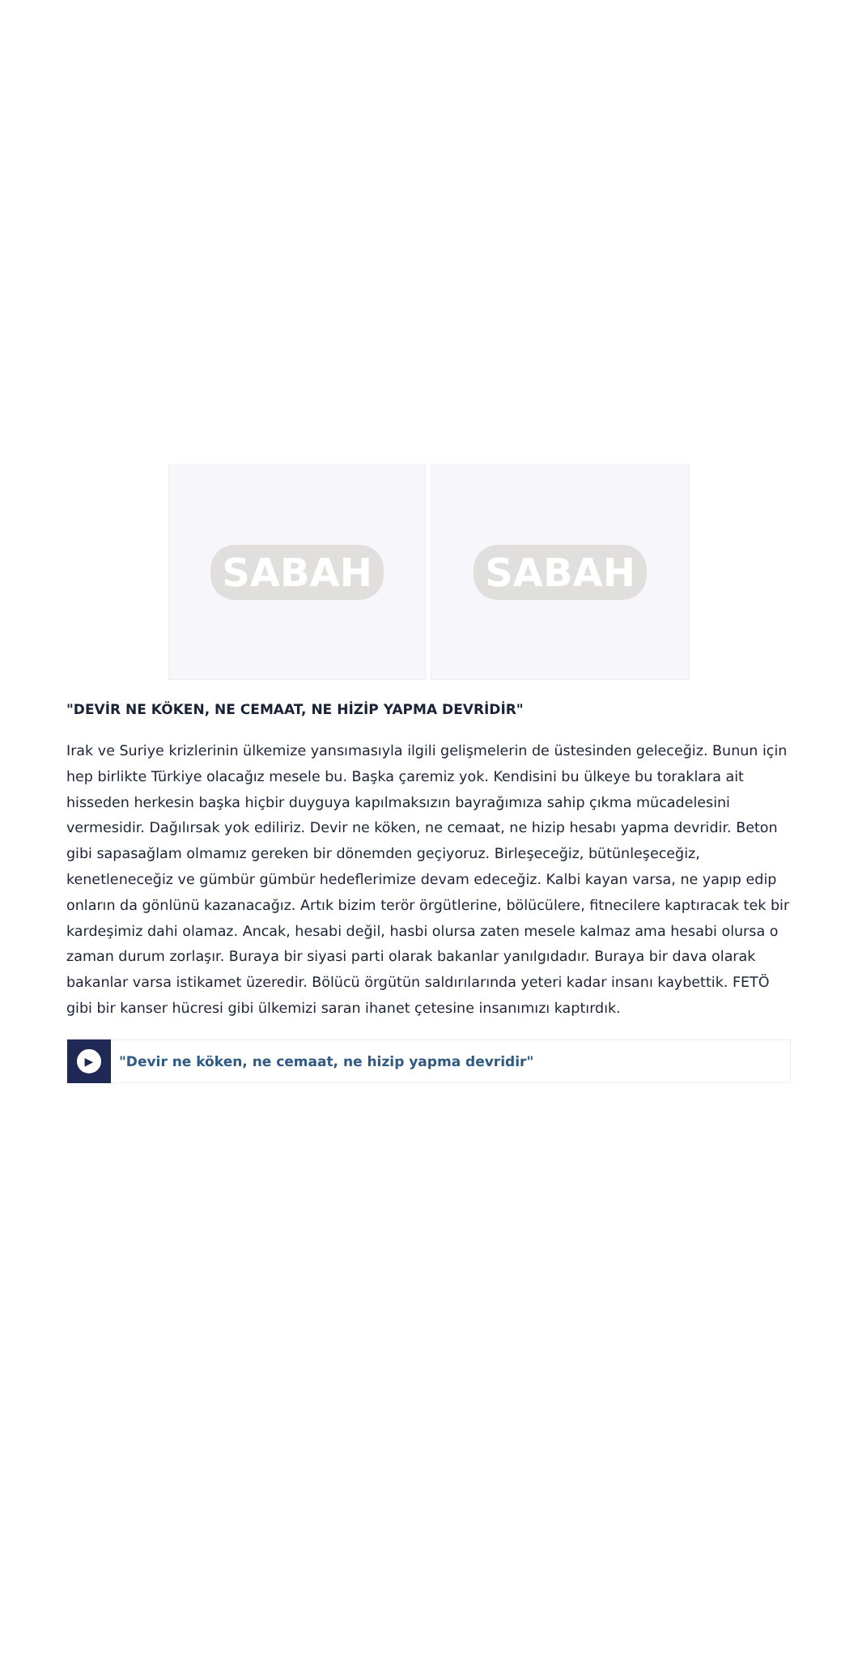SABAH SABAH
"DEVİR NE KÖKEN, NE CEMAAT, NE HİZİP YAPMA DEVRİDİR"
Irak ve Suriye krizlerinin ülkemize yansımasıyla ilgili gelişmelerin de üstesinden geleceğiz. Bunun için hep birlikte Türkiye olacağız mesele bu. Başka çaremiz yok. Kendisini bu ülkeye bu toraklara ait hisseden herkesin başka hiçbir duyguya kapılmaksızın bayrağımıza sahip çıkma mücadelesini vermesidir. Dağılırsak yok ediliriz. Devir ne köken, ne cemaat, ne hizip hesabı yapma devridir. Beton gibi sapasağlam olmamız gereken bir dönemden geçiyoruz. Birleşeceğiz, bütünleşeceğiz, kenetleneceğiz ve gümbür gümbür hedeflerimize devam edeceğiz. Kalbi kayan varsa, ne yapıp edip onların da gönlünü kazanacağız. Artık bizim terör örgütlerine, bölücülere, fitnecilere kaptıracak tek bir kardeşimiz dahi olamaz. Ancak, hesabi değil, hasbi olursa zaten mesele kalmaz ama hesabi olursa o zaman durum zorlaşır. Buraya bir siyasi parti olarak bakanlar yanılgıdadır. Buraya bir dava olarak bakanlar varsa istikamet üzeredir. Bölücü örgütün saldırılarında yeteri kadar insanı kaybettik. FETÖ gibi bir kanser hücresi gibi ülkemizi saran ihanet çetesine insanımızı kaptırdık.
▶
"Devir ne köken, ne cemaat, ne hizip yapma devridir"